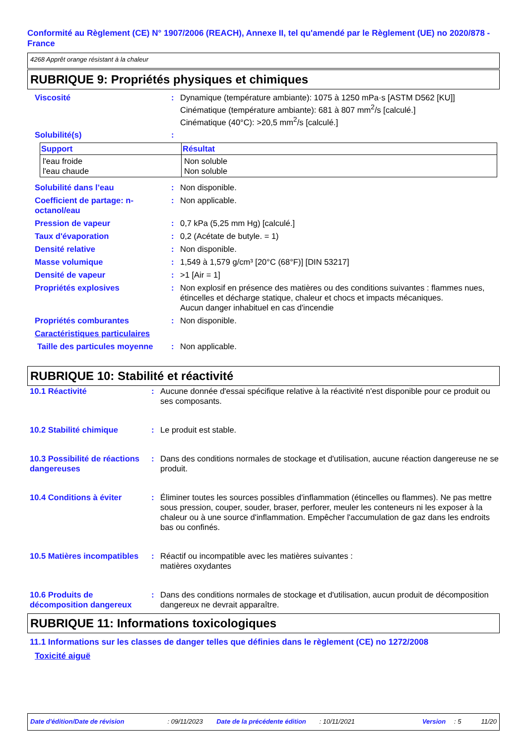Conformité au Règlement (CE) N° 1907/2006 (REACH), Annexe II, tel qu'amendé par le Règlement (UE) no 2020/878 - France
4268 Apprêt orange résistant à la chaleur
RUBRIQUE 9: Propriétés physiques et chimiques
Viscosité : Dynamique (température ambiante): 1075 à 1250 mPa·s [ASTM D562 [KU]]
Cinématique (température ambiante): 681 à 807 mm<sup>2</sup>/s [calculé.]
Cinématique (40°C): >20,5 mm<sup>2</sup>/s [calculé.]
Solubilité(s) :
| Support | Résultat |
| --- | --- |
| l'eau froide l'eau chaude | Non soluble Non soluble |
Solubilité dans l’eau : Non disponible.
Coefficient de partage: n-octanol/eau
: Non applicable.
Pression de vapeur : 0,7 kPa (5,25 mm Hg) [calculé.]
Taux d'évaporation : 0,2 (Acétate de butyle. = 1)
Densité relative : Non disponible.
Masse volumique : 1,549 à 1,579 g/cm³ [20°C (68°F)] [DIN 53217]
Densité de vapeur : >1 [Air = 1]
Propriétés explosives : Non explosif en présence des matières ou des conditions suivantes : flammes nues, étincelles et décharge statique, chaleur et chocs et impacts mécaniques.
Aucun danger inhabituel en cas d'incendie
Propriétés comburantes : Non disponible.
Caractéristiques particulaires
Taille des particules moyenne
: Non applicable.
RUBRIQUE 10: Stabilité et réactivité
10.1 Réactivité : Aucune donnée d'essai spécifique relative à la réactivité n'est disponible pour ce produit ou ses composants.
10.2 Stabilité chimique : Le produit est stable.
10.3 Possibilité de réactions dangereuses
: Dans des conditions normales de stockage et d'utilisation, aucune réaction dangereuse ne se produit.
10.4 Conditions à éviter : Éliminer toutes les sources possibles d'inflammation (étincelles ou flammes). Ne pas mettre sous pression, couper, souder, braser, perforer, meuler les conteneurs ni les exposer à la chaleur ou à une source d'inflammation. Empêcher l'accumulation de gaz dans les endroits bas ou confinés.
10.5 Matières incompatibles
: Réactif ou incompatible avec les matières suivantes :
matières oxydantes
10.6 Produits de décomposition dangereux
: Dans des conditions normales de stockage et d'utilisation, aucun produit de décomposition dangereux ne devrait apparaître.
RUBRIQUE 11: Informations toxicologiques
11.1 Informations sur les classes de danger telles que définies dans le règlement (CE) no 1272/2008
Toxicité aiguë
Date d'édition/Date de révision: 09/11/2023 Date de la précédente édition: 10/11/2021 Version: 5 11/20